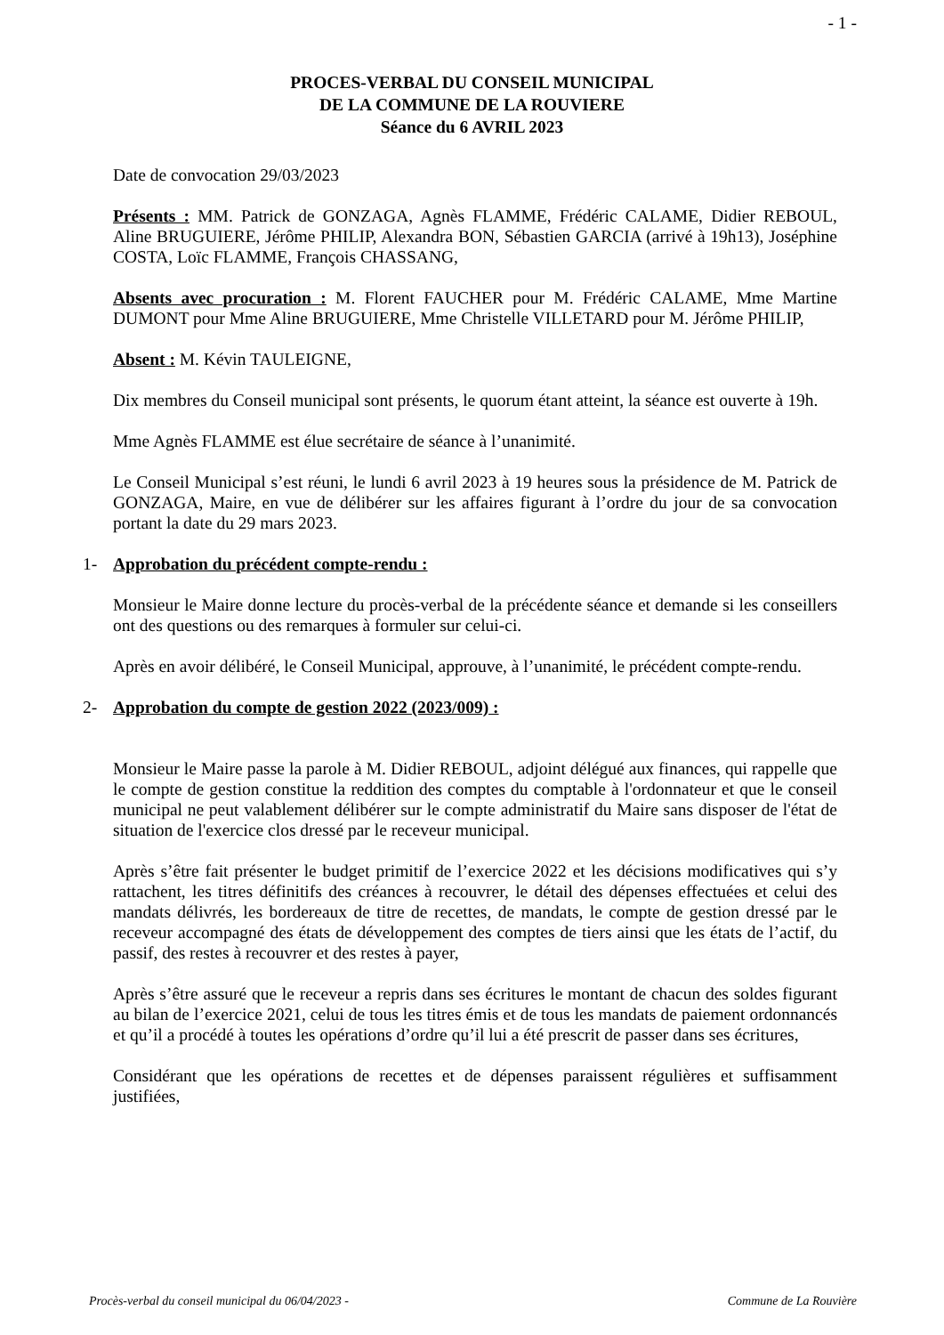- 1 -
PROCES-VERBAL DU CONSEIL MUNICIPAL
DE LA COMMUNE DE LA ROUVIERE
Séance du 6 AVRIL 2023
Date de convocation 29/03/2023
Présents : MM. Patrick de GONZAGA, Agnès FLAMME, Frédéric CALAME, Didier REBOUL, Aline BRUGUIERE, Jérôme PHILIP, Alexandra BON, Sébastien GARCIA (arrivé à 19h13), Joséphine COSTA, Loïc FLAMME, François CHASSANG,
Absents avec procuration : M. Florent FAUCHER pour M. Frédéric CALAME, Mme Martine DUMONT pour Mme Aline BRUGUIERE, Mme Christelle VILLETARD pour M. Jérôme PHILIP,
Absent : M. Kévin TAULEIGNE,
Dix membres du Conseil municipal sont présents, le quorum étant atteint, la séance est ouverte à 19h.
Mme Agnès FLAMME est élue secrétaire de séance à l’unanimité.
Le Conseil Municipal s’est réuni, le lundi 6 avril 2023 à 19 heures sous la présidence de M. Patrick de GONZAGA, Maire, en vue de délibérer sur les affaires figurant à l’ordre du jour de sa convocation portant la date du 29 mars 2023.
1- Approbation du précédent compte-rendu :
Monsieur le Maire donne lecture du procès-verbal de la précédente séance et demande si les conseillers ont des questions ou des remarques à formuler sur celui-ci.
Après en avoir délibéré, le Conseil Municipal, approuve, à l’unanimité, le précédent compte-rendu.
2- Approbation du compte de gestion 2022 (2023/009) :
Monsieur le Maire passe la parole à M. Didier REBOUL, adjoint délégué aux finances, qui rappelle que le compte de gestion constitue la reddition des comptes du comptable à l'ordonnateur et que le conseil municipal ne peut valablement délibérer sur le compte administratif du Maire sans disposer de l'état de situation de l'exercice clos dressé par le receveur municipal.
Après s’être fait présenter le budget primitif de l’exercice 2022 et les décisions modificatives qui s’y rattachent, les titres définitifs des créances à recouvrer, le détail des dépenses effectuées et celui des mandats délivrés, les bordereaux de titre de recettes, de mandats, le compte de gestion dressé par le receveur accompagné des états de développement des comptes de tiers ainsi que les états de l’actif, du passif, des restes à recouvrer et des restes à payer,
Après s’être assuré que le receveur a repris dans ses écritures le montant de chacun des soldes figurant au bilan de l’exercice 2021, celui de tous les titres émis et de tous les mandats de paiement ordonnancés et qu’il a procédé à toutes les opérations d’ordre qu’il lui a été prescrit de passer dans ses écritures,
Considérant que les opérations de recettes et de dépenses paraissent régulières et suffisamment justifiées,
Procès-verbal du conseil municipal du 06/04/2023 - Commune de La Rouvière